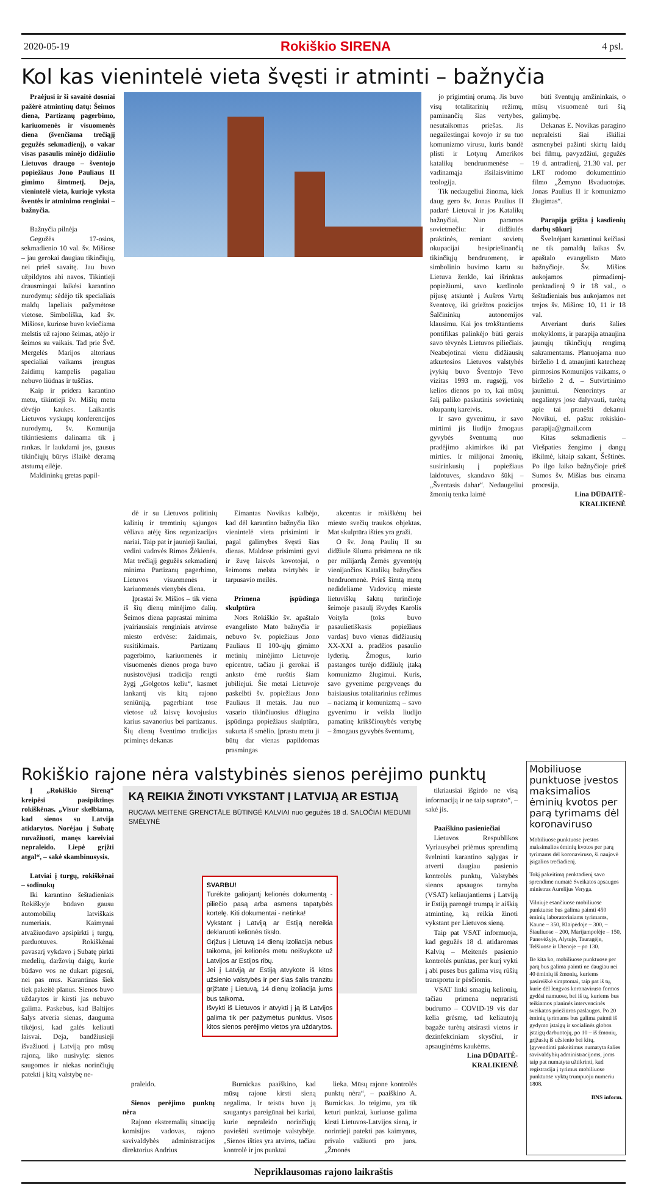2020-05-19 Rokiškio SIRENA 4 psl.
Kol kas vienintelė vieta švęsti ir atminti – bažnyčia
Praėjusi ir ši savaitė dosniai pažėrė atmintinų datų: Šeimos diena, Partizanų pagerbimo, kariuomenės ir visuomenės diena (švenčiama trečiąjį gegužės sekmadienį), o vakar visas pasaulis minėjo didžiulio Lietuvos draugo – šventojo popiežiaus Jono Pauliaus II gimimo šimtmetį. Deja, vienintelė vieta, kurioje vyksta šventės ir atminimo renginiai – bažnyčia.
Bažnyčia pilnėja
Gegužės 17-osios, sekmadienio 10 val. šv. Mišiose – jau gerokai daugiau tikinčiųjų, nei prieš savaitę. Jau buvo užpildytos abi navos. Tikintieji drausmingai laikėsi karantino nurodymų: sėdėjo tik specialiais maldų lapeliais pažymėtose vietose. Simboliška, kad šv. Mišiose, kuriose buvo kviečiama melstis už rajono šeimas, atėjo ir šeimos su vaikais. Tad prie Švč. Mergelės Marijos altoriaus specialiai vaikams įrengtas žaidimų kampelis pagaliau nebuvo liūdnas ir tuščias.
Kaip ir pridera karantino metu, tikintieji šv. Mišių metu dėvėjo kaukes. Laikantis Lietuvos vyskupų konferencijos nurodymų, šv. Komunija tikintiesiems dalinama tik į rankas. Ir laukdami jos, gausus tikinčiųjų būrys išlaikė deramą atstumą eilėje.
Maldininkų gretas papil-
jo prigimtinį orumą. Jis buvo visų totalitarinių režimų, paminančių šias vertybes, nesutaikomas priešas. Jis negailestingai kovojo ir su tuo komunizmo virusu, kuris bandė plisti ir Lotynų Amerikos katalikų bendruomenėse – vadinamąja išsilaisvinimo teologija.
Tik nedaugeliui žinoma, kiek daug gero šv. Jonas Paulius II padarė Lietuvai ir jos Katalikų bažnyčiai. Nuo paramos sovietmečiu: ir didžiulės praktinės, remiant sovietų okupacijai besipriešinančią tikinčiųjų bendruomenę, ir simbolinio buvimo kartu su Lietuva ženklo, kai išrinktas popiežiumi, savo kardinolo pijusę atsiuntė į Aušros Vartų šventovę, iki griežtos pozicijos Šalčininkų autonomijos klausimu. Kai jos trokštantiems pontifikas palinkėjo būti gerais savo tėvynės Lietuvos piliečiais. Neabejotinai vienu didžiausių atkurtosios Lietuvos valstybės įvykių buvo Šventojo Tėvo vizitas 1993 m. rugsėjį, vos kelios dienos po to, kai mūsų šalį paliko paskutinis sovietinių okupantų kareivis.
Ir savo gyvenimu, ir savo mirtimi jis liudijo žmogaus gyvybės šventumą nuo pradėjimo akimirkos iki pat mirties. Ir milijonai žmonių, susirinkusių į popiežiaus laidotuves, skandavo šūkį – „Šventasis dabar“. Nedaugeliui žmonių tenka laimė
būti šventųjų amžininkais, o mūsų visuomenė turi šią galimybę.
Dekanas E. Novikas paragino nepraleisti šiai iškiliai asmenybei pažinti skirtų laidų bei filmų, pavyzdžiui, gegužės 19 d. antradienį, 21.30 val. per LRT rodomo dokumentinio filmo „Žemyno Išvaduotojas. Jonas Paulius II ir komunizmo žlugimas“.
Parapija grįžta į kasdienių darbų sūkurį
Švelnėjant karantinui keičiasi ne tik pamaldų laikas Šv. apaštalo evangelisto Mato bažnyčioje. Šv. Mišios aukojamos pirmadienį-penktadienį 9 ir 18 val., o šeštadieniais bus aukojamos net trejos šv. Mišios: 10, 11 ir 18 val.
Atveriant duris šalies mokykloms, ir parapija atnaujina jaunųjų tikinčiųjų rengimą sakramentams. Planuojama nuo birželio 1 d. atnaujinti katechezę pirmosios Komunijos vaikams, o birželio 2 d. – Sutvirtinimo jaunimui. Nenorintys ar negalintys jose dalyvauti, turėtų apie tai pranešti dekanui Novikui, el. paštu: rokiskio-parapija@gmail.com
Kitas sekmadienis – Viešpaties žengimo į dangų iškilmė, kitaip sakant, Šeštinės. Po ilgo laiko bažnyčioje prieš Sumos šv. Mišias bus einama procesija.
Lina DŪDAITĖ-KRALIKIENĖ
dė ir su Lietuvos politinių kalinių ir tremtinių sąjungos vėliava atėję šios organizacijos nariai. Taip pat ir jaunieji šauliai, vedini vadovės Rimos Žėkienės. Mat trečiąjį gegužės sekmadienį minima Partizanų pagerbimo, Lietuvos visuomenės ir kariuomenės vienybės diena.
Įprastai šv. Mišios – tik viena iš šių dienų minėjimo dalių. Šeimos diena paprastai minima įvairiausiais renginiais atvirose miesto erdvėse: žaidimais, susitikimais. Partizanų pagerbimo, kariuomenės ir visuomenės dienos proga buvo nusistovėjusi tradicija rengti žygį „Golgotos keliu“, kasmet lankantį vis kitą rajono seniūniją, pagerbiant tose vietose už laisvę kovojusius karius savanorius bei partizanus. Šių dienų šventimo tradicijas priminęs dekanas
Eimantas Novikas kalbėjo, kad dėl karantino bažnyčia liko vienintelė vieta prisiminti ir pagal galimybes švęsti šias dienas. Maldose prisiminti gyvi ir žuvę laisvės kovotojai, o šeimoms melsta tvirtybės ir tarpusavio meilės.
Primena įspūdinga skulptūra
Nors Rokiškio šv. apaštalo evangelisto Mato bažnyčia ir nebuvo šv. popiežiaus Jono Pauliaus II 100-ųjų gimimo metinių minėjimo Lietuvoje epicentre, tačiau ji gerokai iš anksto ėmė ruoštis šiam jubiliejui. Šie metai Lietuvoje paskelbti šv. popiežiaus Jono Pauliaus II metais. Jau nuo vasario tikinčiuosius džiugina įspūdinga popiežiaus skulptūra, sukurta iš smėlio. Įprastu metu ji būtų dar vienas papildomas prasmingas
akcentas ir rokiškėnų bei miesto svečių traukos objektas. Mat skulptūra išties yra graži.
O šv. Joną Paulių II su didžiule šiluma prisimena ne tik per milijardą Žemės gyventojų vienijančios Katalikų bažnyčios bendruomenė. Prieš šimtą metų nedideliame Vadovicų mieste lietuviškų šaknų turinčioje šeimoje pasaulį išvydęs Karolis Voityla (toks buvo pasaulietiškasis popiežiaus vardas) buvo vienas didžiausių XX-XXI a. pradžios pasaulio lyderių. Žmogus, kurio pastangos turėjo didžiulę įtaką komunizmo žlugimui. Kuris, savo gyvenime pergyvenęs du baisiausius totalitarinius režimus – nacizmą ir komunizmą – savo gyvenimu ir veikla liudijo pamatinę krikščionybės vertybę – žmogaus gyvybės šventumą,
Rokiškio rajone nėra valstybinės sienos perėjimo punktų
Į „Rokiškio Sireną“ kreipėsi pasipiktinęs rokiškėnas. „Visur skelbiama, kad sienos su Latvija atidarytos. Norėjau į Subatę nuvažiuoti, manęs kareiviai nepraleido. Liepė grįžti atgal“, – sakė skambinusysis.
Latviai į turgų, rokiškėnai – sodinukų
Iki karantino šeštadieniais Rokiškyje būdavo gausu automobilių latviškais numeriais. Kaimynai atvažiuodavo apsipirkti į turgų, parduotuves. Rokiškėnai pavasarį vykdavo į Subatę pirkti medelių, daržovių daigų, kurie būdavo vos ne dukart pigesni, nei pas mus. Karantinas šiek tiek pakeitė planus. Sienos buvo uždarytos ir kirsti jas nebuvo galima. Paskebus, kad Baltijos šalys atveria sienas, daugumа tikėjosi, kad galės keliauti laisvai. Deja, bandžiusieji išvažiuoti į Latviją pro mūsų rajoną, liko nusivylę: sienos saugomos ir niekas norinčiųjų patekti į kitą valstybę ne-
KĄ REIKIA ŽINOTI VYKSTANT Į LATVIJĄ AR ESTIJĄ
RUCAVA MEITENE GRENCTĀLE BŪTINGĖ KALVIAI nuo gegužės 18 d. SALOČIAI MEDUMI SMĖLYNĖ
SVARBU!
Turėkite galiojantį kelionės dokumentą - piliečio pasą arba asmens tapatybės kortelę. Kiti dokumentai - netinka!
Vykstant į Latviją ar Estiją nereikia deklaruoti kelionės tikslo.
Grįžus į Lietuvą 14 dienų izoliacija nebus taikoma, jei kelionės metu neišvykote už Latvijos ar Estijos ribų.
Jei į Latviją ar Estiją atvykote iš kitos užsienio valstybės ir per šias šalis tranzitu grįžtate į Lietuvą, 14 dienų izoliacija jums bus taikoma.
Išvykti iš Lietuvos ir atvykti į ją iš Latvijos galima tik per pažymėtus punktus. Visos kitos sienos perėjimo vietos yra uždarytos.
tikriausiai išgirdo ne visą informaciją ir ne taip suprato“, – sakė jis.
Paaiškino pasieniečiai
Lietuvos Respublikos Vyriausybei priėmus sprendimą švelninti karantino sąlygas ir atverti daugiau pasienio kontrolės punktų, Valstybės sienos apsaugos tarnyba (VSAT) keliaujantiems į Latviją ir Estiją parengė trumpą ir aiškią atmintinę, ką reikia žinoti vykstant per Lietuvos sieną.
Taip pat VSAT informuoja, kad gegužės 18 d. atidaromas Kalvių – Meitenės pasienio kontrolės punktas, per kurį vykti į abi puses bus galima visų rūšių transportu ir pėsčiomis.
VSAT linki smagių kelionių, tačiau primena nepraristi budrumo – COVID-19 vis dar kelia grėsmę, tad keliautojų bagaže turėtų atsirasti vietos ir dezinfekciniam skysčiui, ir apsauginėms kaukėms.
Lina DŪDAITĖ-KRALIKIENĖ
praleido.
Sienos perėjimo punktų nėra
Rajono ekstremalių situacijų komisijos vadovas, rajono savivaldybės administracijos direktorius Andrius
Burnickas paaiškino, kad mūsų rajone kirsti sieną negalima. Ir teisūs buvo ją saugantys pareigūnai bei kariai, kurie nepraleido norinčiųjų paviešėti svetimoje valstybėje. „Sienos išties yra atviros, tačiau kontrolė ir jos punktai
lieka. Mūsų rajone kontrolės punktų nėra“, – paaiškino A. Burnickas. Jo teigimu, yra tik keturi punktai, kuriuose galima kirsti Lietuvos-Latvijos sieną, ir norintieji patekti pas kaimynus, privalo važiuoti pro juos. „Žmonės
Mobiliuose punktuose įvestos maksimalios ėminių kvotos per parą tyrimams dėl koronaviruso
Mobiliuose punktuose įvestos maksimalios ėminių kvotos per parą tyrimams dėl koronaviruso, ši naujovė įsigalios trečiadienį.
Tokį pakeitimą penktadienį savo sprendime numatė Sveikatos apsaugos ministras Aurelijus Veryga.
Vilniuje esančiuose mobiliuose punktuose bus galima paimti 450 ėminių laboratoriniams tyrimams, Kaune – 350, Klaipėdoje – 300, – Šiauliuose – 200, Marijampolėje – 150, Panevėžyje, Alytuje, Tauragėje, Telšiuose ir Utenoje – po 130.
Be kita ko, mobiliuose punktuose per parą bus galima paimti ne daugiau nei 40 ėminių iš žmonių, kuriems pasireiškė simptomai, taip pat iš tų, kurie dėl lengvos koronaviruso formos gydėsi namuose, bei iš tų, kuriems bus teikiamos planinės intervencinės sveikatos priežiūros paslaugos. Po 20 ėminių tyrimams bus galima paimti iš gydymo įstaigų ir socialinės globos įstaigų darbuotojų, po 10 – iš žmonių, grįžusių iš užsienio bei kitų. Įgyvendinti pakeitimus numatyta šalies savivaldybių administracijoms, joms taip pat numatyta užtikrinti, kad registracija į tyrimus mobiliuose punktuose vyktų trumpuoju numeriu 1808.
BNS inform.
Nepriklausomas rajono laikraštis